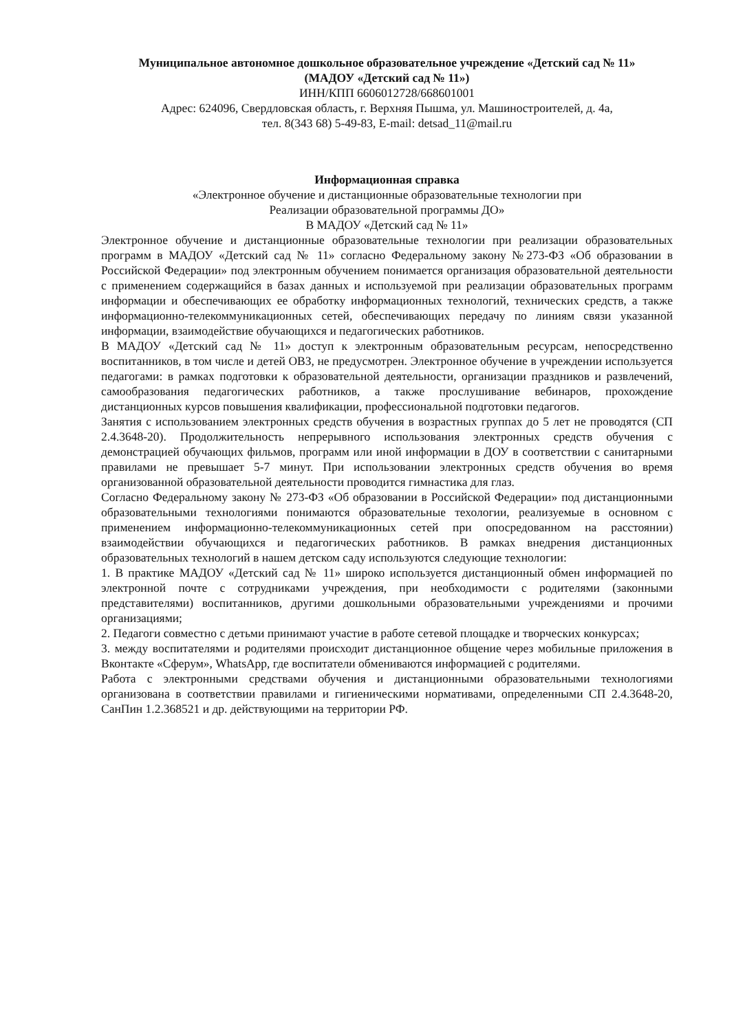Муниципальное автономное дошкольное образовательное учреждение «Детский сад № 11»
(МАДОУ «Детский сад № 11»)
ИНН/КПП 6606012728/668601001
Адрес: 624096, Свердловская область, г. Верхняя Пышма, ул. Машиностроителей, д. 4а,
тел. 8(343 68) 5-49-83, E-mail: detsad_11@mail.ru
Информационная справка
«Электронное обучение и дистанционные образовательные технологии при
Реализации образовательной программы ДО»
В МАДОУ «Детский сад № 11»
Электронное обучение и дистанционные образовательные технологии при реализации образовательных программ в МАДОУ «Детский сад № 11» согласно Федеральному закону №273-ФЗ «Об образовании в Российской Федерации» под электронным обучением понимается организация образовательной деятельности с применением содержащийся в базах данных и используемой при реализации образовательных программ информации и обеспечивающих ее обработку информационных технологий, технических средств, а также информационно-телекоммуникационных сетей, обеспечивающих передачу по линиям связи указанной информации, взаимодействие обучающихся и педагогических работников.
В МАДОУ «Детский сад № 11» доступ к электронным образовательным ресурсам, непосредственно воспитанников, в том числе и детей ОВЗ, не предусмотрен. Электронное обучение в учреждении используется педагогами: в рамках подготовки к образовательной деятельности, организации праздников и развлечений, самообразования педагогических работников, а также прослушивание вебинаров, прохождение дистанционных курсов повышения квалификации, профессиональной подготовки педагогов.
Занятия с использованием электронных средств обучения в возрастных группах до 5 лет не проводятся (СП 2.4.3648-20). Продолжительность непрерывного использования электронных средств обучения с демонстрацией обучающих фильмов, программ или иной информации в ДОУ в соответствии с санитарными правилами не превышает 5-7 минут. При использовании электронных средств обучения во время организованной образовательной деятельности проводится гимнастика для глаз.
Согласно Федеральному закону № 273-ФЗ «Об образовании в Российской Федерации» под дистанционными образовательными технологиями понимаются образовательные техологии, реализуемые в основном с применением информационно-телекоммуникационных сетей при опосредованном на расстоянии) взаимодействии обучающихся и педагогических работников. В рамках внедрения дистанционных образовательных технологий в нашем детском саду используются следующие технологии:
1. В практике МАДОУ «Детский сад № 11» широко используется дистанционный обмен информацией по электронной почте с сотрудниками учреждения, при необходимости с родителями (законными представителями) воспитанников, другими дошкольными образовательными учреждениями и прочими организациями;
2. Педагоги совместно с детьми принимают участие в работе сетевой площадке и творческих конкурсах;
3. между воспитателями и родителями происходит дистанционное общение через мобильные приложения в Вконтакте «Сферум», WhatsApp, где воспитатели обмениваются информацией с родителями.
Работа с электронными средствами обучения и дистанционными образовательными технологиями организована в соответствии правилами и гигиеническими нормативами, определенными СП 2.4.3648-20, СанПин 1.2.368521 и др. действующими на территории РФ.